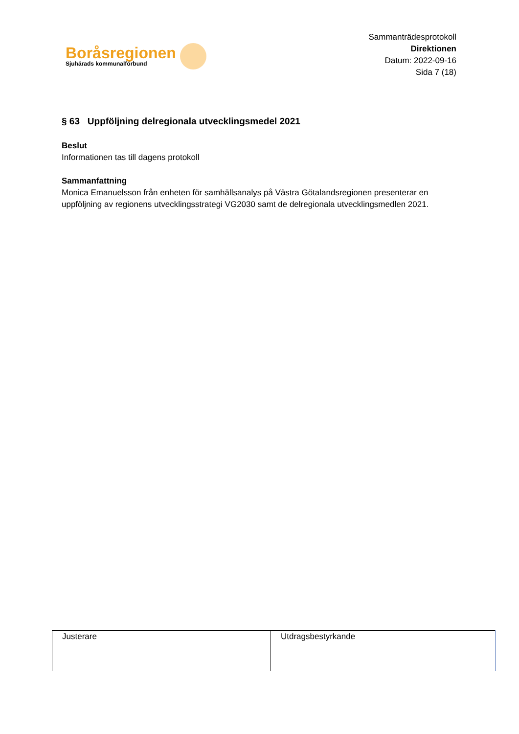Boråsregionen
Sjuhärads kommunalförbund
Sammanträdesprotokoll
Direktionen
Datum: 2022-09-16
Sida 7 (18)
§ 63 Uppföljning delregionala utvecklingsmedel 2021
Beslut
Informationen tas till dagens protokoll
Sammanfattning
Monica Emanuelsson från enheten för samhällsanalys på Västra Götalandsregionen presenterar en uppföljning av regionens utvecklingsstrategi VG2030 samt de delregionala utvecklingsmedlen 2021.
| Justerare | Utdragsbestyrkande |